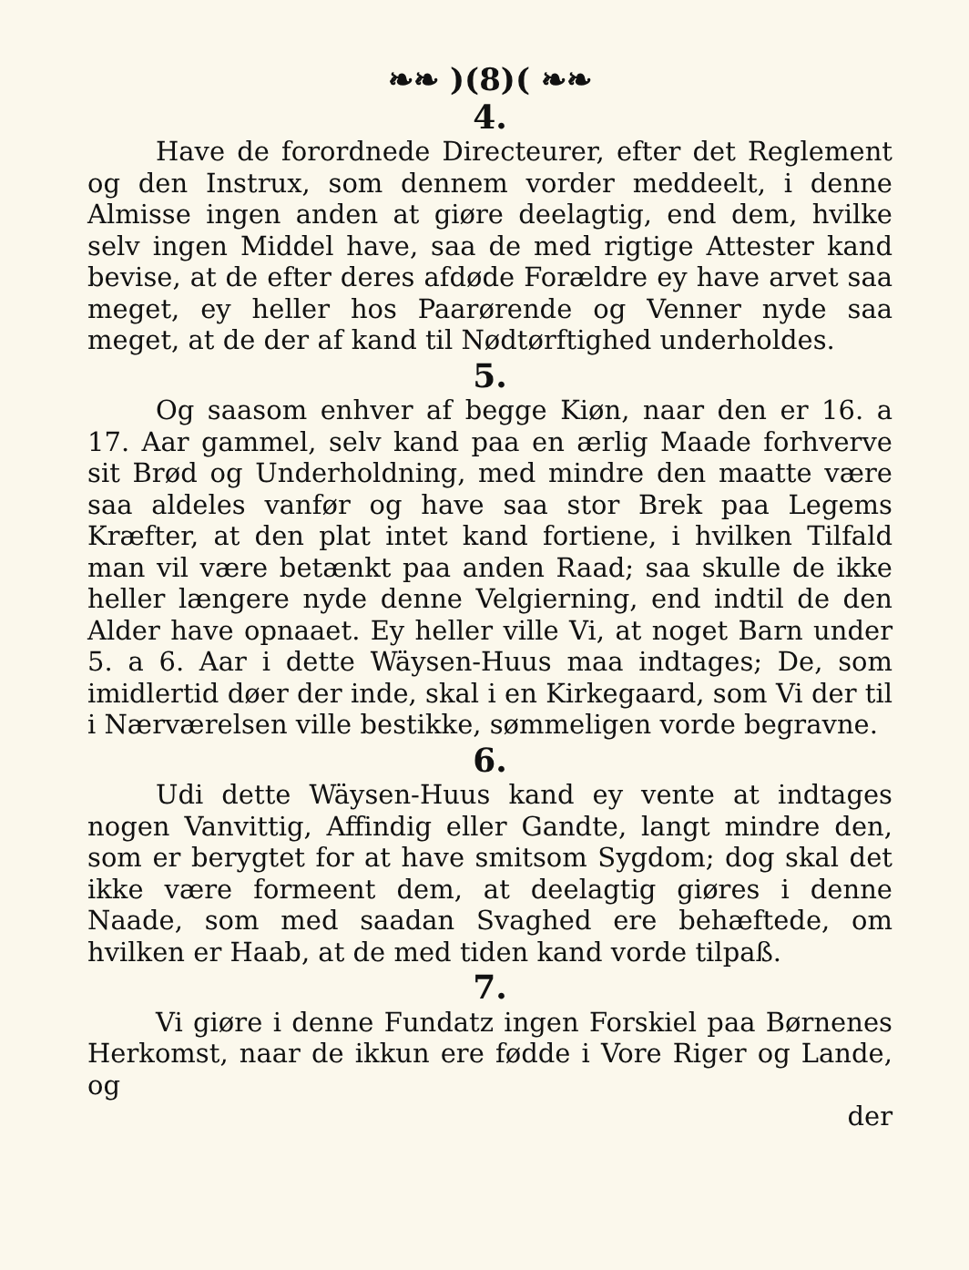❧❧ )(8)( ❧❧
4.
Have de forordnede Directeurer, efter det Reglement og den Instrux, som dennem vorder meddeelt, i denne Almisse ingen anden at giøre deelagtig, end dem, hvilke selv ingen Middel have, saa de med rigtige Attester kand bevise, at de efter deres afdøde Forældre ey have arvet saa meget, ey heller hos Paarørende og Venner nyde saa meget, at de der af kand til Nødtørftighed underholdes.
5.
Og saasom enhver af begge Kiøn, naar den er 16. a 17. Aar gammel, selv kand paa en ærlig Maade forhverve sit Brød og Underholdning, med mindre den maatte være saa aldeles vanfør og have saa stor Brek paa Legems Kræfter, at den plat intet kand fortiene, i hvilken Tilfald man vil være betænkt paa anden Raad; saa skulle de ikke heller længere nyde denne Velgierning, end indtil de den Alder have opnaaet. Ey heller ville Vi, at noget Barn under 5. a 6. Aar i dette Wäysen-Huus maa indtages; De, som imidlertid døer der inde, skal i en Kirkegaard, som Vi der til i Nærværelsen ville bestikke, sømmeligen vorde begravne.
6.
Udi dette Wäysen-Huus kand ey vente at indtages nogen Vanvittig, Affindig eller Gandte, langt mindre den, som er berygtet for at have smitsom Sygdom; dog skal det ikke være formeent dem, at deelagtig giøres i denne Naade, som med saadan Svaghed ere behæftede, om hvilken er Haab, at de med tiden kand vorde tilpaß.
7.
Vi giøre i denne Fundatz ingen Forskiel paa Børnenes Herkomst, naar de ikkun ere fødde i Vore Riger og Lande, og
der